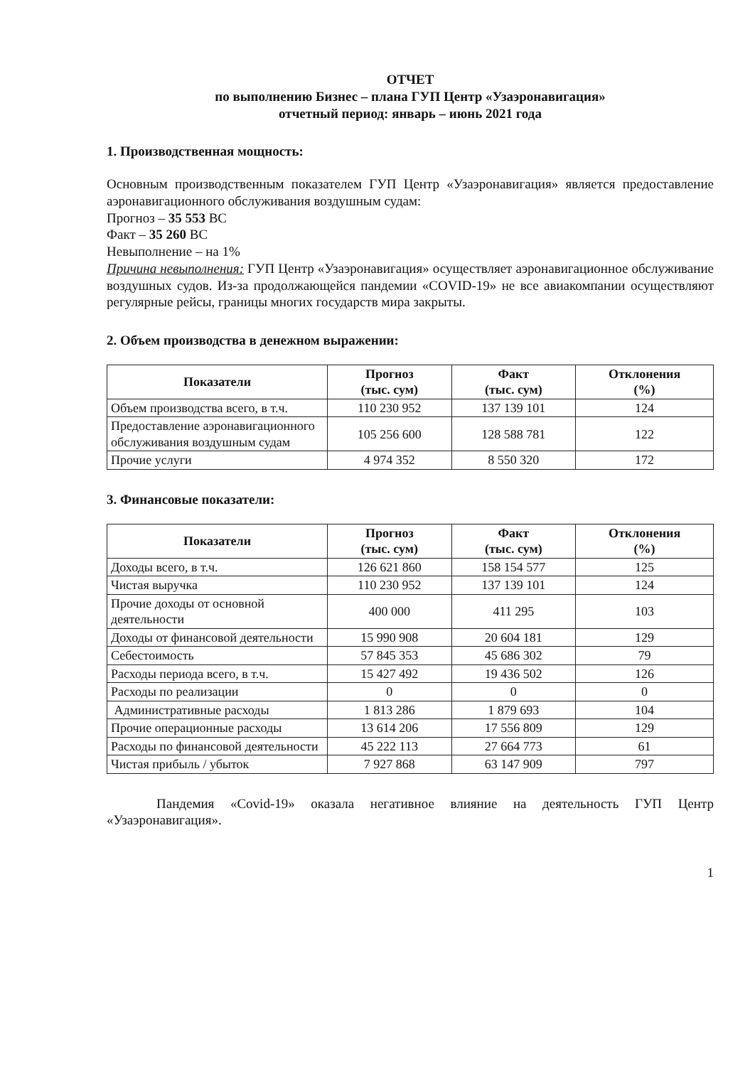ОТЧЕТ
по выполнению Бизнес – плана ГУП Центр «Узаэронавигация»
отчетный период: январь – июнь 2021 года
1. Производственная мощность:
Основным производственным показателем ГУП Центр «Узаэронавигация» является предоставление аэронавигационного обслуживания воздушным судам:
Прогноз – 35 553 ВС
Факт – 35 260 ВС
Невыполнение – на 1%
Причина невыполнения: ГУП Центр «Узаэронавигация» осуществляет аэронавигационное обслуживание воздушных судов. Из-за продолжающейся пандемии «COVID-19» не все авиакомпании осуществляют регулярные рейсы, границы многих государств мира закрыты.
2. Объем производства в денежном выражении:
| Показатели | Прогноз (тыс. сум) | Факт (тыс. сум) | Отклонения (%) |
| --- | --- | --- | --- |
| Объем производства всего, в т.ч. | 110 230 952 | 137 139 101 | 124 |
| Предоставление аэронавигационного обслуживания воздушным судам | 105 256 600 | 128 588 781 | 122 |
| Прочие услуги | 4 974 352 | 8 550 320 | 172 |
3. Финансовые показатели:
| Показатели | Прогноз (тыс. сум) | Факт (тыс. сум) | Отклонения (%) |
| --- | --- | --- | --- |
| Доходы всего, в т.ч. | 126 621 860 | 158 154 577 | 125 |
| Чистая выручка | 110 230 952 | 137 139 101 | 124 |
| Прочие доходы от основной деятельности | 400 000 | 411 295 | 103 |
| Доходы от финансовой деятельности | 15 990 908 | 20 604 181 | 129 |
| Себестоимость | 57 845 353 | 45 686 302 | 79 |
| Расходы периода всего, в т.ч. | 15 427 492 | 19 436 502 | 126 |
| Расходы по реализации | 0 | 0 | 0 |
| Административные расходы | 1 813 286 | 1 879 693 | 104 |
| Прочие операционные расходы | 13 614 206 | 17 556 809 | 129 |
| Расходы по финансовой деятельности | 45 222 113 | 27 664 773 | 61 |
| Чистая прибыль / убыток | 7 927 868 | 63 147 909 | 797 |
Пандемия «Covid-19» оказала негативное влияние на деятельность ГУП Центр «Узаэронавигация».
1